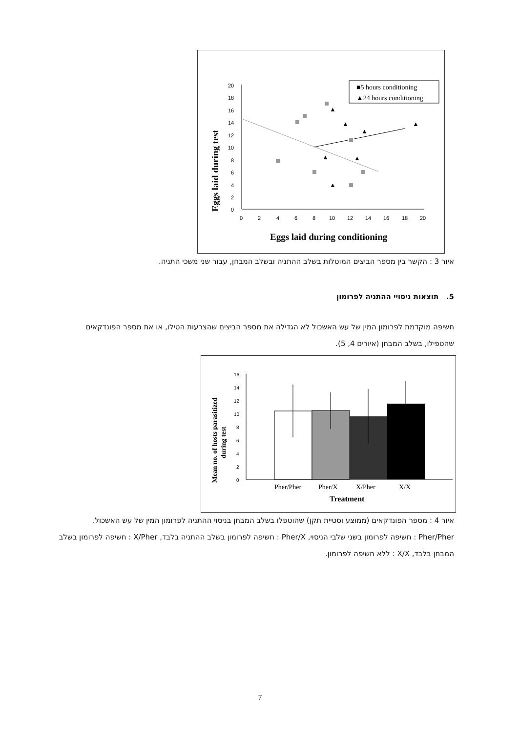Eggs laid during test
20
18
16
14
12
10
8
6
4
2
0
0
2
4
6
8
10
12
14
16
18
20
Eggs laid during conditioning
■5 hours conditioning
▲24 hours conditioning
▲
▲
▲
▲
▲
▲
▲
איור 3 : הקשר בין מספר הביצים המוטלות בשלב ההתניה ובשלב המבחן, עבור שני משכי התניה.
5. תוצאות ניסויי ההתניה לפרומון
חשיפה מוקדמת לפרומון המין של עש האשכול לא הגדילה את מספר הביצים שהצרעות הטילו, או את מספר הפונדקאים שהטפילו, בשלב המבחן (איורים 4, 5).
Mean no. of hosts parasitized
during test
16
14
12
10
8
6
4
2
0
Pher/Pher
Pher/X
X/Pher
X/X
Treatment
איור 4 : מספר הפונדקאים (ממוצע וסטיית תקן) שהוטפלו בשלב המבחן בניסוי ההתניה לפרומון המין של עש האשכול. Pher/Pher : חשיפה לפרומון בשני שלבי הניסוי, Pher/X : חשיפה לפרומון בשלב ההתניה בלבד, X/Pher : חשיפה לפרומון בשלב המבחן בלבד, X/X : ללא חשיפה לפרומון.
7